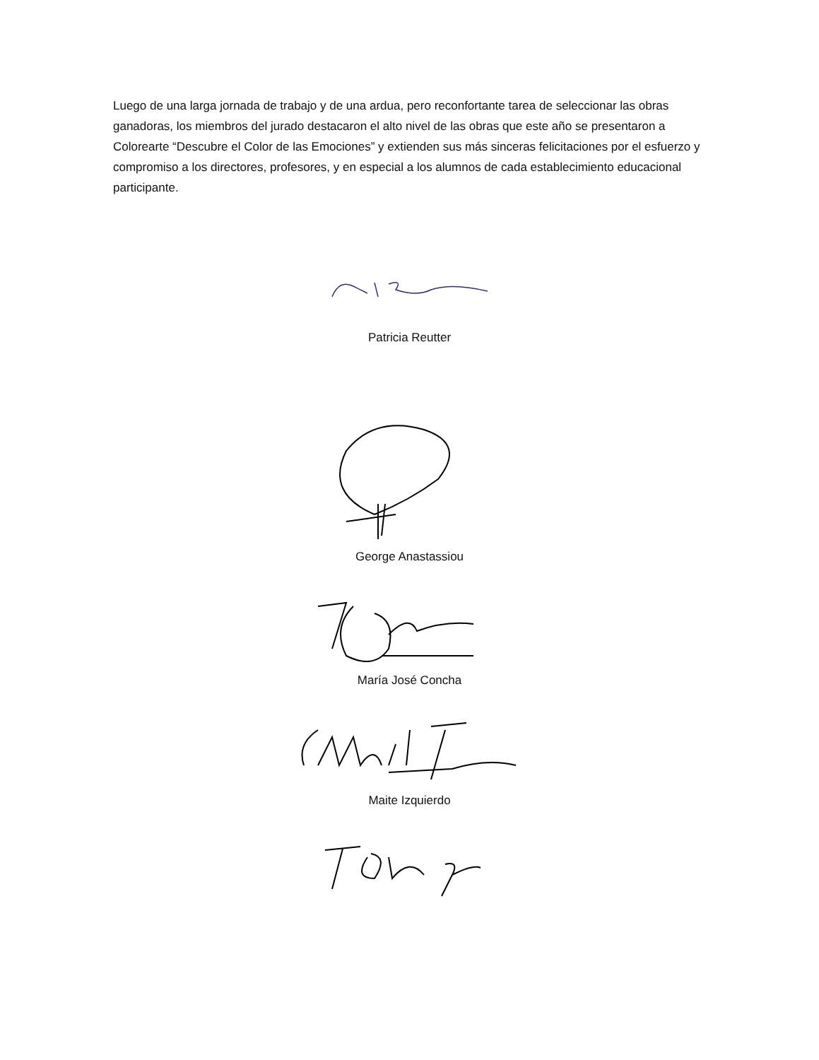Luego de una larga jornada de trabajo y de una ardua, pero reconfortante tarea de seleccionar las obras ganadoras, los miembros del jurado destacaron el alto nivel de las obras que este año se presentaron a Colorearte “Descubre el Color de las Emociones” y extienden sus más sinceras felicitaciones por el esfuerzo y compromiso a los directores, profesores, y en especial a los alumnos de cada establecimiento educacional participante.
Patricia Reutter
George Anastassiou
María José Concha
Maite Izquierdo